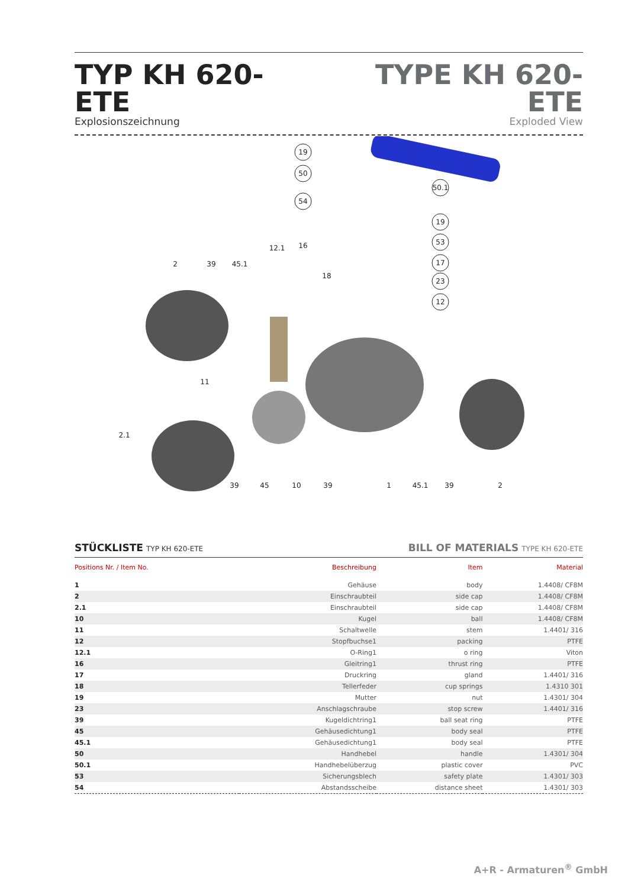TYP KH 620-ETE
Explosionszeichnung
TYPE KH 620-ETE
Exploded View
19
50
54
50.1
19
53
17
23
12
12.1
16
18
2
39
45.1
11
2.1
39
45
10
39
1
45.1
39
2
STÜCKLISTE TYP KH 620-ETE
BILL OF MATERIALS TYPE KH 620-ETE
| Positions Nr. / Item No. | Beschreibung | Item | Material |
| --- | --- | --- | --- |
| 1 | Gehäuse | body | 1.4408/ CF8M |
| 2 | Einschraubteil | side cap | 1.4408/ CF8M |
| 2.1 | Einschraubteil | side cap | 1.4408/ CF8M |
| 10 | Kugel | ball | 1.4408/ CF8M |
| 11 | Schaltwelle | stem | 1.4401/ 316 |
| 12 | Stopfbuchse1 | packing | PTFE |
| 12.1 | O-Ring1 | o ring | Viton |
| 16 | Gleitring1 | thrust ring | PTFE |
| 17 | Druckring | gland | 1.4401/ 316 |
| 18 | Tellerfeder | cup springs | 1.4310 301 |
| 19 | Mutter | nut | 1.4301/ 304 |
| 23 | Anschlagschraube | stop screw | 1.4401/ 316 |
| 39 | Kugeldichtring1 | ball seat ring | PTFE |
| 45 | Gehäusedichtung1 | body seal | PTFE |
| 45.1 | Gehäusedichtung1 | body seal | PTFE |
| 50 | Handhebel | handle | 1.4301/ 304 |
| 50.1 | Handhebelüberzug | plastic cover | PVC |
| 53 | Sicherungsblech | safety plate | 1.4301/ 303 |
| 54 | Abstandsscheibe | distance sheet | 1.4301/ 303 |
A+R - Armaturen<sup>®</sup> GmbH